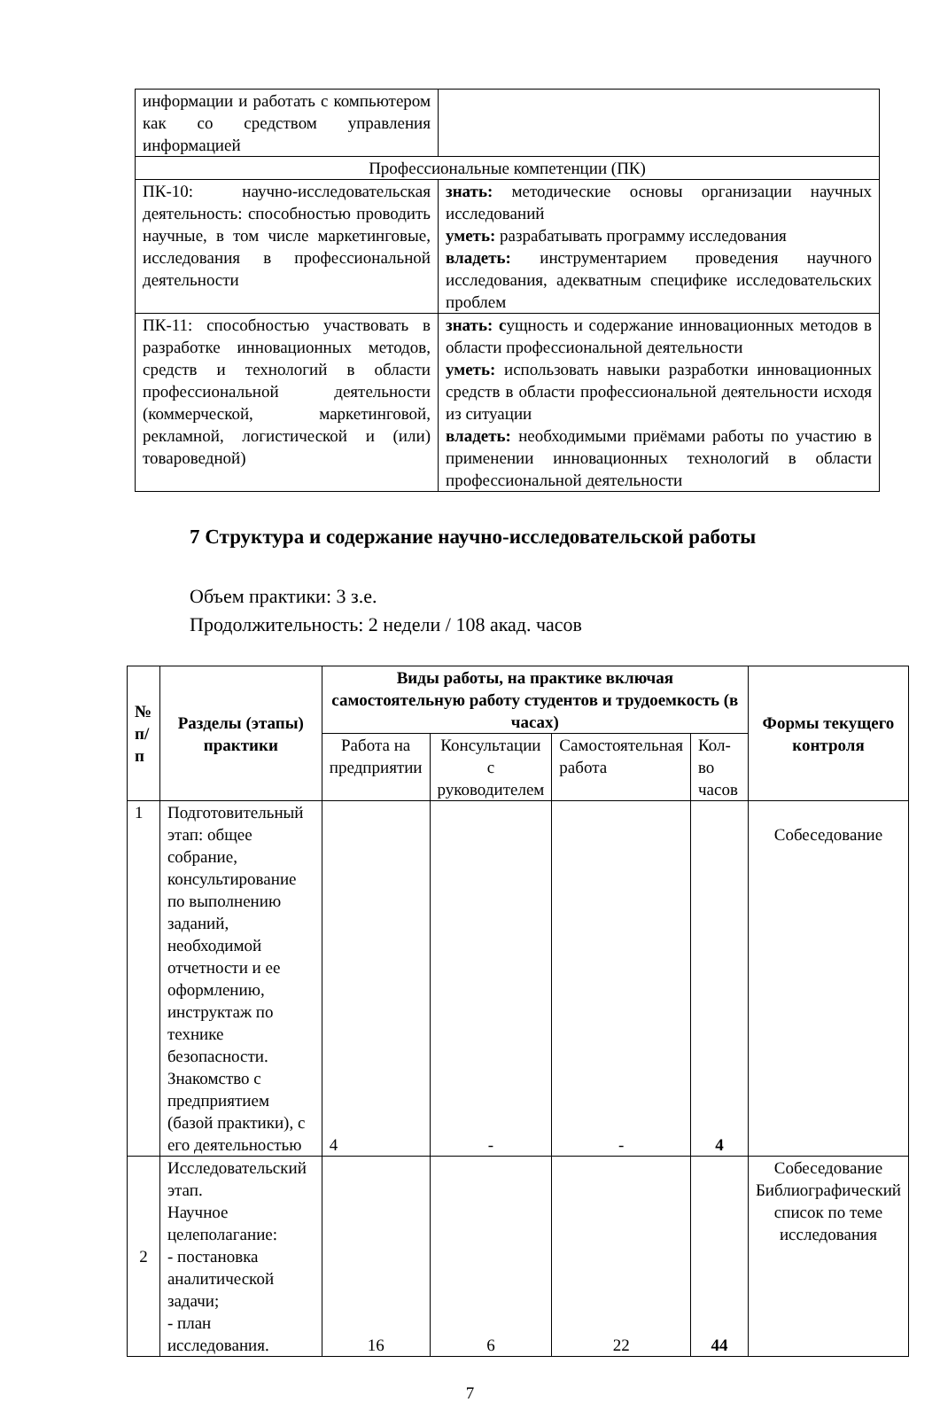| информации и работать с компьютером как со средством управления информацией | |
| Профессиональные компетенции (ПК) | |
| ПК-10: научно-исследовательская деятельность: способностью проводить научные, в том числе маркетинговые, исследования в профессиональной деятельности | знать: методические основы организации научных исследований уметь: разрабатывать программу исследования владеть: инструментарием проведения научного исследования, адекватным специфике исследовательских проблем |
| ПК-11: способностью участвовать в разработке инновационных методов, средств и технологий в области профессиональной деятельности (коммерческой, маркетинговой, рекламной, логистической и (или) товароведной) | знать: с ущность и содержание инновационных методов в области профессиональной деятельности уметь: использовать навыки разработки инновационных средств в области профессиональной деятельности исходя из ситуации владеть: необходимыми приёмами работы по участию в применении инновационных технологий в области профессиональной деятельности |
7 Структура и содержание научно-исследовательской работы
Объем практики: 3 з.е.
Продолжительность: 2 недели / 108 акад. часов
| № п/ п | Разделы (этапы) практики | Виды работы, на практике включая самостоятельную работу студентов и трудоемкость (в часах) | | | | Формы текущего контроля |
| --- | --- | --- | --- | --- | --- | --- |
| | | Работа на предприятии | Консультации с руководителем | Самостоятельная работа | Кол-во часов | |
| 1 | Подготовительный этап: общее собрание, консультирование по выполнению заданий, необходимой отчетности и ее оформлению, инструктаж по технике безопасности. Знакомство с предприятием (базой практики), с его деятельностью | 4 | - | - | 4 | Собеседование |
| 2 | Исследовательский этап. Научное целеполагание: - постановка аналитической задачи; - план исследования. | 16 | 6 | 22 | 44 | Собеседование Библиографический список по теме исследования |
7